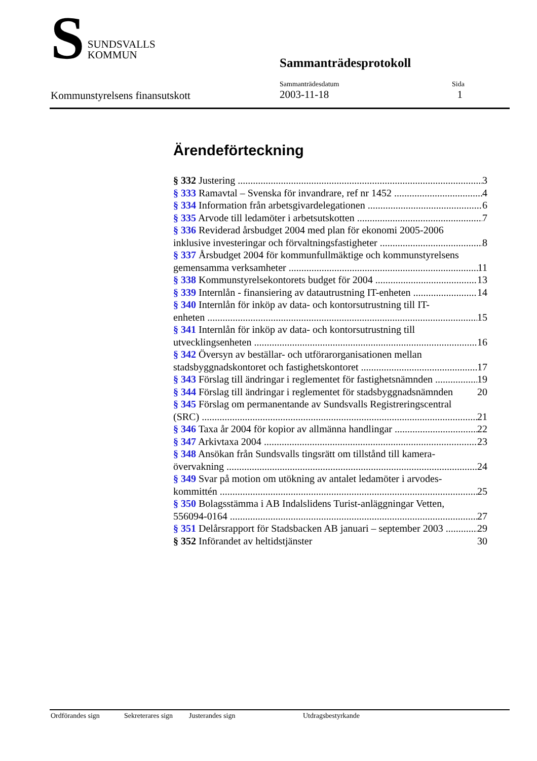S
SUNDSVALLS
KOMMUN
Sammanträdesprotokoll
Kommunstyrelsens finansutskott
Sammanträdesdatum
2003-11-18
Sida
1
Ärendeförteckning
§ 332 Justering 3
§ 333 Ramavtal – Svenska för invandrare, ref nr 1452 4
§ 334 Information från arbetsgivardelegationen 6
§ 335 Arvode till ledamöter i arbetsutskotten 7
§ 336 Reviderad årsbudget 2004 med plan för ekonomi 2005-2006
inklusive investeringar och förvaltningsfastigheter 8
§ 337 Årsbudget 2004 för kommunfullmäktige och kommunstyrelsens
gemensamma verksamheter 11
§ 338 Kommunstyrelsekontorets budget för 2004 13
§ 339 Internlån - finansiering av datautrustning IT-enheten 14
§ 340 Internlån för inköp av data- och kontorsutrustning till IT-
enheten 15
§ 341 Internlån för inköp av data- och kontorsutrustning till
utvecklingsenheten 16
§ 342 Översyn av beställar- och utförarorganisationen mellan
stadsbyggnadskontoret och fastighetskontoret 17
§ 343 Förslag till ändringar i reglementet för fastighetsnämnden 19
§ 344 Förslag till ändringar i reglementet för stadsbyggnadsnämnden 20
§ 345 Förslag om permanentande av Sundsvalls Registreringscentral
(SRC) 21
§ 346 Taxa år 2004 för kopior av allmänna handlingar 22
§ 347 Arkivtaxa 2004 23
§ 348 Ansökan från Sundsvalls tingsrätt om tillstånd till kamera-
övervakning 24
§ 349 Svar på motion om utökning av antalet ledamöter i arvodes-
kommittén 25
§ 350 Bolagsstämma i AB Indalslidens Turist-anläggningar Vetten,
556094-0164 27
§ 351 Delårsrapport för Stadsbacken AB januari – september 2003 29
§ 352 Införandet av heltidstjänster 30
Ordförandes sign Sekreterares sign Justerandes sign Utdragsbestyrkande